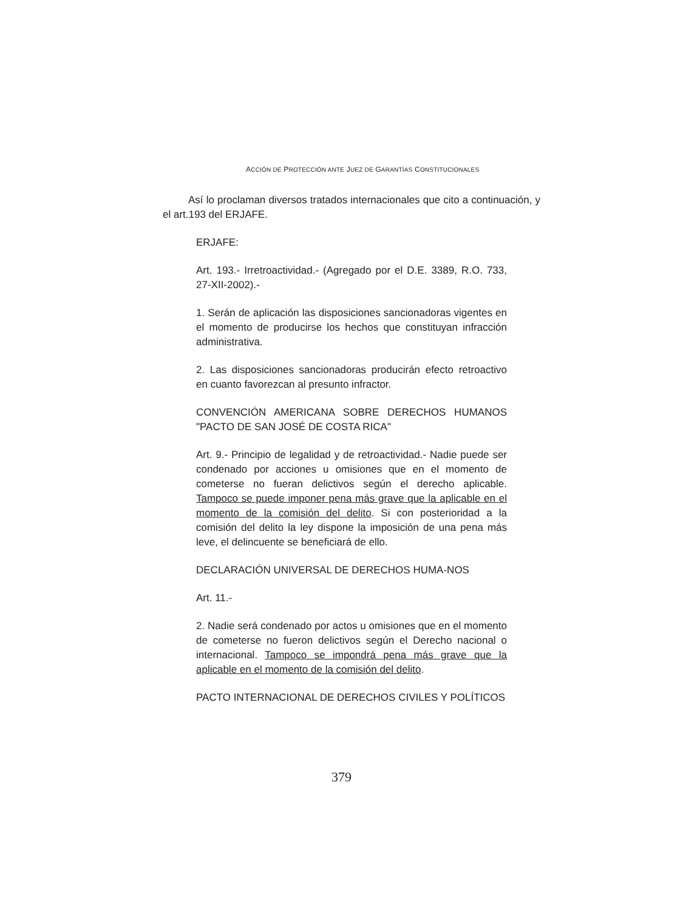ACCIÓN DE PROTECCIÓN ANTE JUEZ DE GARANTÍAS CONSTITUCIONALES
Así lo proclaman diversos tratados internacionales que cito a continuación, y el art.193 del ERJAFE.
ERJAFE:
Art. 193.- Irretroactividad.- (Agregado por el D.E. 3389, R.O. 733, 27-XII-2002).-
1. Serán de aplicación las disposiciones sancionadoras vigentes en el momento de producirse los hechos que constituyan infracción administrativa.
2. Las disposiciones sancionadoras producirán efecto retroactivo en cuanto favorezcan al presunto infractor.
CONVENCIÓN AMERICANA SOBRE DERECHOS HUMANOS "PACTO DE SAN JOSÉ DE COSTA RICA"
Art. 9.- Principio de legalidad y de retroactividad.- Nadie puede ser condenado por acciones u omisiones que en el momento de cometerse no fueran delictivos según el derecho aplicable. Tampoco se puede imponer pena más grave que la aplicable en el momento de la comisión del delito. Si con posterioridad a la comisión del delito la ley dispone la imposición de una pena más leve, el delincuente se beneficiará de ello.
DECLARACIÓN UNIVERSAL DE DERECHOS HUMA-NOS
Art. 11.-
2. Nadie será condenado por actos u omisiones que en el momento de cometerse no fueron delictivos según el Derecho nacional o internacional. Tampoco se impondrá pena más grave que la aplicable en el momento de la comisión del delito.
PACTO INTERNACIONAL DE DERECHOS CIVILES Y POLÍTICOS
379